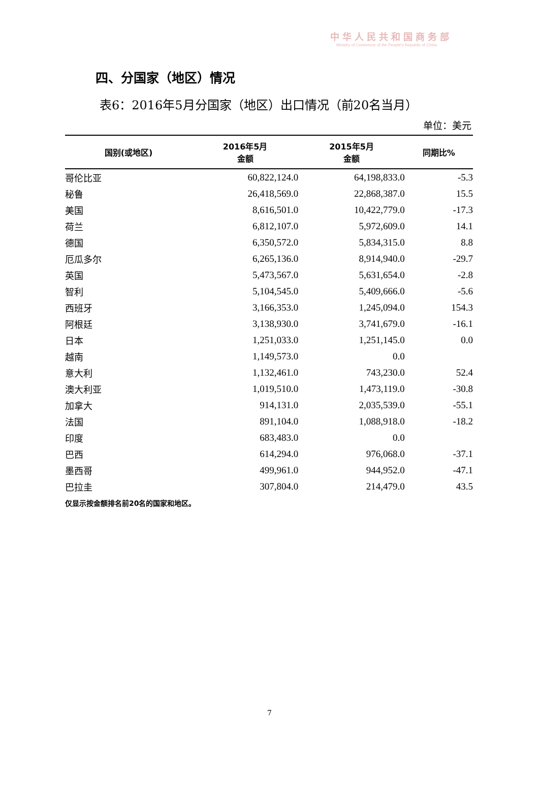中华人民共和国商务部
Ministry of Commerce of the People's Republic of China
四、分国家（地区）情况
表6：2016年5月分国家（地区）出口情况（前20名当月）
单位：美元
| 国别(或地区) | 2016年5月 金额 | 2015年5月 金额 | 同期比% |
| --- | --- | --- | --- |
| 哥伦比亚 | 60,822,124.0 | 64,198,833.0 | -5.3 |
| 秘鲁 | 26,418,569.0 | 22,868,387.0 | 15.5 |
| 美国 | 8,616,501.0 | 10,422,779.0 | -17.3 |
| 荷兰 | 6,812,107.0 | 5,972,609.0 | 14.1 |
| 德国 | 6,350,572.0 | 5,834,315.0 | 8.8 |
| 厄瓜多尔 | 6,265,136.0 | 8,914,940.0 | -29.7 |
| 英国 | 5,473,567.0 | 5,631,654.0 | -2.8 |
| 智利 | 5,104,545.0 | 5,409,666.0 | -5.6 |
| 西班牙 | 3,166,353.0 | 1,245,094.0 | 154.3 |
| 阿根廷 | 3,138,930.0 | 3,741,679.0 | -16.1 |
| 日本 | 1,251,033.0 | 1,251,145.0 | 0.0 |
| 越南 | 1,149,573.0 | 0.0 | |
| 意大利 | 1,132,461.0 | 743,230.0 | 52.4 |
| 澳大利亚 | 1,019,510.0 | 1,473,119.0 | -30.8 |
| 加拿大 | 914,131.0 | 2,035,539.0 | -55.1 |
| 法国 | 891,104.0 | 1,088,918.0 | -18.2 |
| 印度 | 683,483.0 | 0.0 | |
| 巴西 | 614,294.0 | 976,068.0 | -37.1 |
| 墨西哥 | 499,961.0 | 944,952.0 | -47.1 |
| 巴拉圭 | 307,804.0 | 214,479.0 | 43.5 |
仅显示按金额排名前20名的国家和地区。
7